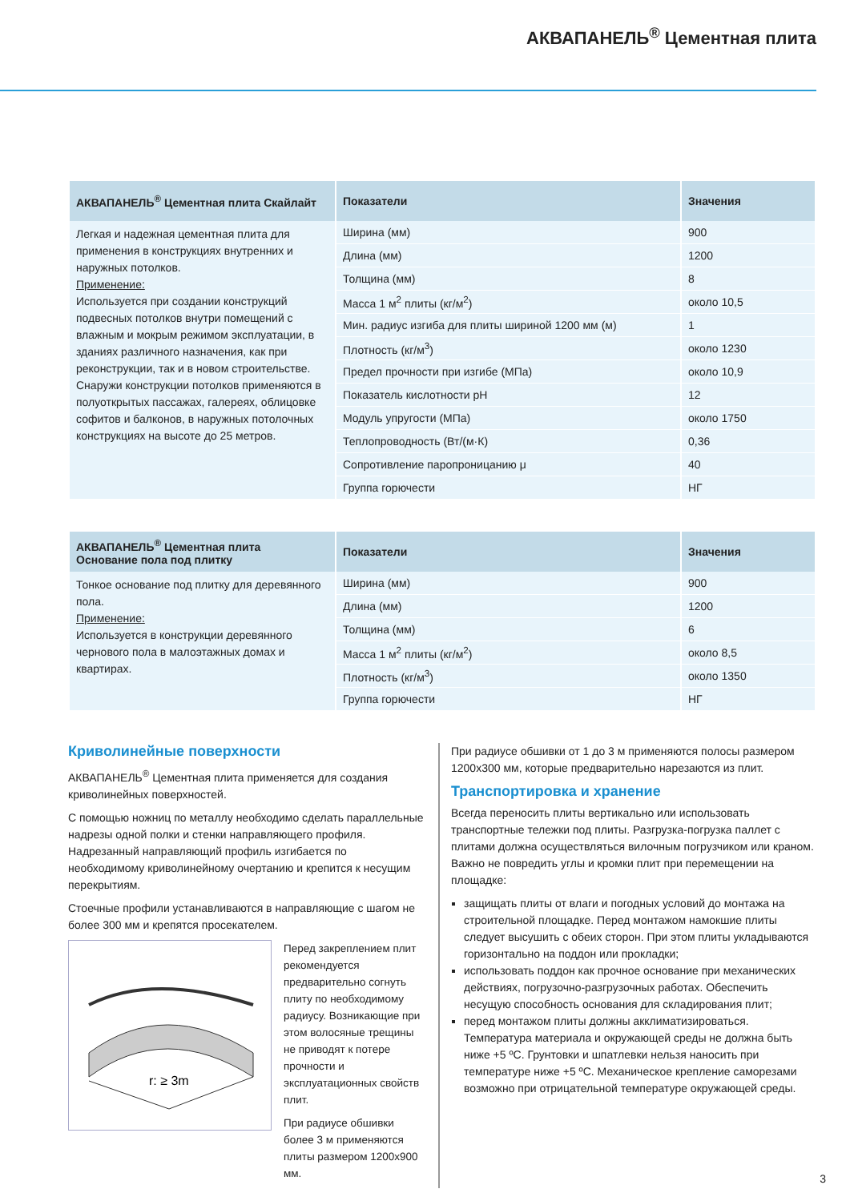АКВАПАНЕЛЬ<sup>®</sup> Цементная плита
| АКВАПАНЕЛЬ<sup>®</sup> Цементная плита Скайлайт | Показатели | Значения |
| --- | --- | --- |
| Легкая и надежная цементная плита для применения в конструкциях внутренних и наружных потолков. Применение: Используется при создании конструкций подвесных потолков внутри помещений с влажным и мокрым режимом эксплуатации, в зданиях различного назначения, как при реконструкции, так и в новом строительстве. Снаружи конструкции потолков применяются в полуоткрытых пассажах, галереях, облицовке софитов и балконов, в наружных потолочных конструкциях на высоте до 25 метров. | Ширина (мм) | 900 |
| | Длина (мм) | 1200 |
| | Толщина (мм) | 8 |
| | Масса 1 м<sup>2</sup> плиты (кг/м<sup>2</sup>) | около 10,5 |
| | Мин. радиус изгиба для плиты шириной 1200 мм (м) | 1 |
| | Плотность (кг/м<sup>3</sup>) | около 1230 |
| | Предел прочности при изгибе (МПа) | около 10,9 |
| | Показатель кислотности pH | 12 |
| | Модуль упругости (МПа) | около 1750 |
| | Теплопроводность (Вт/(м·К) | 0,36 |
| | Сопротивление паропроницанию μ | 40 |
| | Группа горючести | НГ |
| АКВАПАНЕЛЬ<sup>®</sup> Цементная плита Основание пола под плитку | Показатели | Значения |
| --- | --- | --- |
| Тонкое основание под плитку для деревянного пола. Применение: Используется в конструкции деревянного чернового пола в малоэтажных домах и квартирах. | Ширина (мм) | 900 |
| | Длина (мм) | 1200 |
| | Толщина (мм) | 6 |
| | Масса 1 м<sup>2</sup> плиты (кг/м<sup>2</sup>) | около 8,5 |
| | Плотность (кг/м<sup>3</sup>) | около 1350 |
| | Группа горючести | НГ |
Криволинейные поверхности
АКВАПАНЕЛЬ<sup>®</sup> Цементная плита применяется для создания криволинейных поверхностей.
С помощью ножниц по металлу необходимо сделать параллельные надрезы одной полки и стенки направляющего профиля. Надрезанный направляющий профиль изгибается по необходимому криволинейному очертанию и крепится к несущим перекрытиям.
Стоечные профили устанавливаются в направляющие с шагом не более 300 мм и крепятся просекателем.
r: ≥ 3m
Перед закреплением плит рекомендуется предварительно согнуть плиту по необходимому радиусу. Возникающие при этом волосяные трещины не приводят к потере прочности и эксплуатационных свойств плит.
При радиусе обшивки более 3 м применяются плиты размером 1200x900 мм.
При радиусе обшивки от 1 до 3 м применяются полосы размером 1200x300 мм, которые предварительно нарезаются из плит.
Транспортировка и хранение
Всегда переносить плиты вертикально или использовать транспортные тележки под плиты. Разгрузка-погрузка паллет с плитами должна осуществляться вилочным погрузчиком или краном. Важно не повредить углы и кромки плит при перемещении на площадке:
защищать плиты от влаги и погодных условий до монтажа на строительной площадке. Перед монтажом намокшие плиты следует высушить с обеих сторон. При этом плиты укладываются горизонтально на поддон или прокладки;
использовать поддон как прочное основание при механических действиях, погрузочно-разгрузочных работах. Обеспечить несущую способность основания для складирования плит;
перед монтажом плиты должны акклиматизироваться. Температура материала и окружающей среды не должна быть ниже +5 ºС. Грунтовки и шпатлевки нельзя наносить при температуре ниже +5 ºС. Механическое крепление саморезами возможно при отрицательной температуре окружающей среды.
3